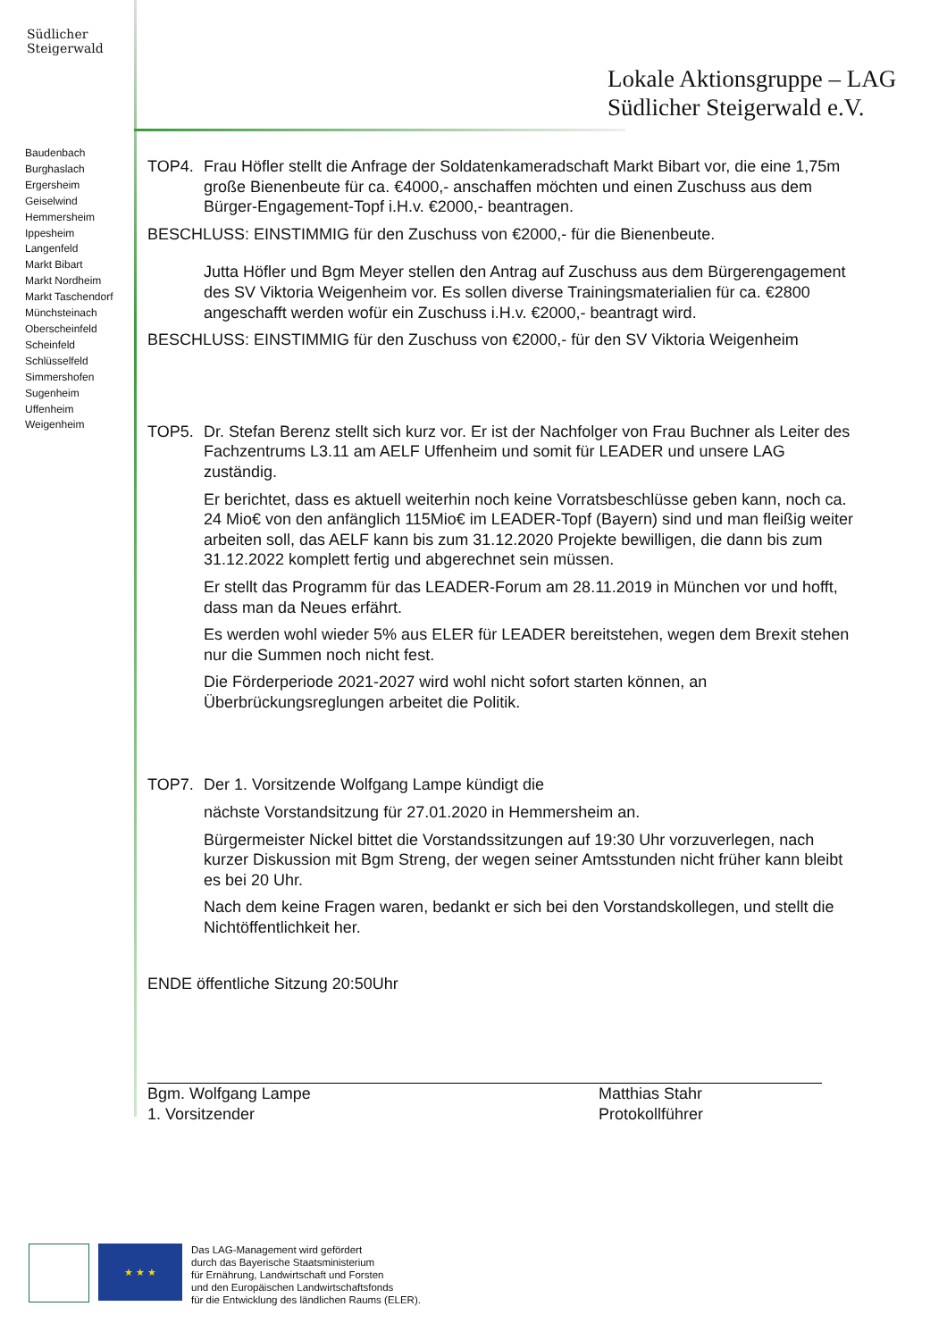Südlicher
Steigerwald
Baudenbach
Burghaslach
Ergersheim
Geiselwind
Hemmersheim
Ippesheim
Langenfeld
Markt Bibart
Markt Nordheim
Markt Taschendorf
Münchsteinach
Oberscheinfeld
Scheinfeld
Schlüsselfeld
Simmershofen
Sugenheim
Uffenheim
Weigenheim
Lokale Aktionsgruppe – LAG
Südlicher Steigerwald e.V.
TOP4. Frau Höfler stellt die Anfrage der Soldatenkameradschaft Markt Bibart vor, die eine 1,75m große Bienenbeute für ca. €4000,- anschaffen möchten und einen Zuschuss aus dem Bürger-Engagement-Topf i.H.v. €2000,- beantragen.
BESCHLUSS: EINSTIMMIG für den Zuschuss von €2000,- für die Bienenbeute.
Jutta Höfler und Bgm Meyer stellen den Antrag auf Zuschuss aus dem Bürgerengagement des SV Viktoria Weigenheim vor. Es sollen diverse Trainingsmaterialien für ca. €2800 angeschafft werden wofür ein Zuschuss i.H.v. €2000,- beantragt wird.
BESCHLUSS: EINSTIMMIG für den Zuschuss von €2000,- für den SV Viktoria Weigenheim
TOP5. Dr. Stefan Berenz stellt sich kurz vor. Er ist der Nachfolger von Frau Buchner als Leiter des Fachzentrums L3.11 am AELF Uffenheim und somit für LEADER und unsere LAG zuständig.
Er berichtet, dass es aktuell weiterhin noch keine Vorratsbeschlüsse geben kann, noch ca. 24 Mio€ von den anfänglich 115Mio€ im LEADER-Topf (Bayern) sind und man fleißig weiter arbeiten soll, das AELF kann bis zum 31.12.2020 Projekte bewilligen, die dann bis zum 31.12.2022 komplett fertig und abgerechnet sein müssen.
Er stellt das Programm für das LEADER-Forum am 28.11.2019 in München vor und hofft, dass man da Neues erfährt.
Es werden wohl wieder 5% aus ELER für LEADER bereitstehen, wegen dem Brexit stehen nur die Summen noch nicht fest.
Die Förderperiode 2021-2027 wird wohl nicht sofort starten können, an Überbrückungsreglungen arbeitet die Politik.
TOP7. Der 1. Vorsitzende Wolfgang Lampe kündigt die
nächste Vorstandsitzung für 27.01.2020 in Hemmersheim an.
Bürgermeister Nickel bittet die Vorstandssitzungen auf 19:30 Uhr vorzuverlegen, nach kurzer Diskussion mit Bgm Streng, der wegen seiner Amtsstunden nicht früher kann bleibt es bei 20 Uhr.
Nach dem keine Fragen waren, bedankt er sich bei den Vorstandskollegen, und stellt die Nichtöffentlichkeit her.
ENDE öffentliche Sitzung 20:50Uhr
Bgm. Wolfgang Lampe
1. Vorsitzender
Matthias Stahr
Protokollführer
★ ★ ★
Das LAG-Management wird gefördert
durch das Bayerische Staatsministerium
für Ernährung, Landwirtschaft und Forsten
und den Europäischen Landwirtschaftsfonds
für die Entwicklung des ländlichen Raums (ELER).